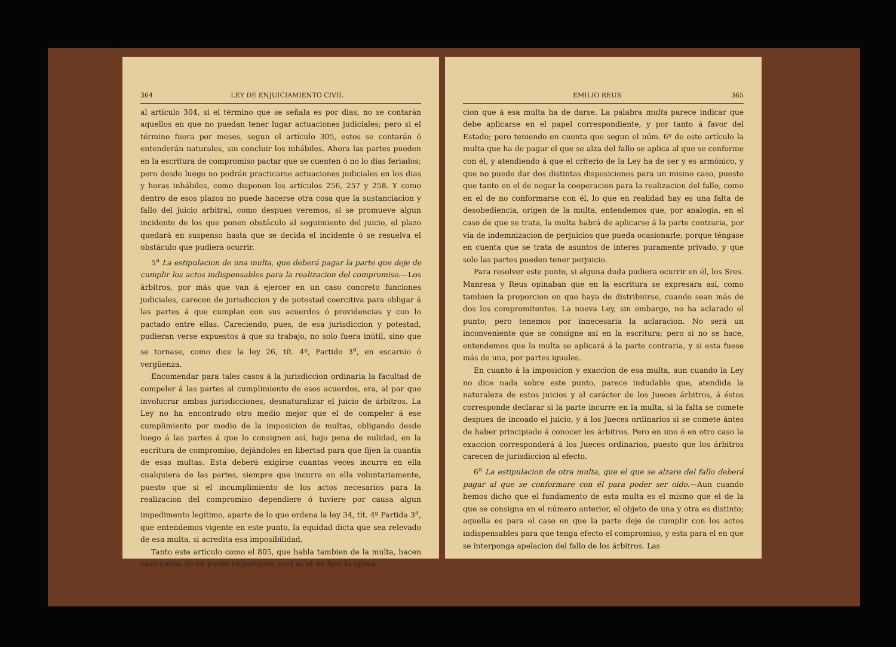364 LEY DE ENJUICIAMIENTO CIVIL
al artículo 304, si el término que se señala es por dias, no se contarán aquellos en que no puedan tener lugar actuaciones judiciales; pero si el término fuera por meses, segun el artículo 305, estos se contarán ó entenderán naturales, sin concluir los inhábiles. Ahora las partes pueden en la escritura de compromiso pactar que se cuenten ó no lo dias feriados; pero desde luego no podrán practicarse actuaciones judiciales en los dias y horas inhábiles, como disponen los artículos 256, 257 y 258. Y como dentro de esos plazos no puede hacerse otra cosa que la sustanciacion y fallo del juicio arbitral, como despues veremos, si se promueve algun incidente de los que ponen obstáculo al seguimiento del juicio, el plazo quedará en suspenso hasta que se decida el incidente ó se resuelva el obstáculo que pudiera ocurrir.
5<sup>a</sup> La estipulacion de una multa, que deberá pagar la parte que deje de cumplir los actos indispensables para la realizacion del compromiso.—Los árbitros, por más que van á ejercer en un caso concreto funciones judiciales, carecen de jurisdiccion y de potestad coercitiva para obligar á las partes á que cumplan con sus acuerdos ó providencias y con lo pactado entre ellas. Careciendo, pues, de esa jurisdiccion y potestad, pudieran verse expuestos á que su trabajo, no solo fuera inútil, sino que se tornase, como dice la ley 26, tít. 4º, Partido 3<sup>a</sup>, en escarnio ó vergüenza.
Encomendar para tales casos á la jurisdiccion ordinaria la facultad de compeler á las partes al cumplimiento de esos acuerdos, era, al par que involucrar ambas jurisdicciones, desnaturalizar el juicio de árbitros. La Ley no ha encontrado otro medio mejor que el de compeler á ese cumplimiento por medio de la imposicion de multas, obligando desde luego á las partes á que lo consignen así, bajo pena de nulidad, en la escritura de compromiso, dejándoles en libertad para que fijen la cuantía de esas multas. Esta deberá exigirse cuantas veces incurra en ella cualquiera de las partes, siempre que incurra en ella voluntariamente, puesto que si el incumplimiento de los actos necesarios para la realizacion del compromiso dependiere ó tuviere por causa algun impedimento legítimo, aparte de lo que ordena la ley 34, tít. 4º Partida 3<sup>a</sup>, que entendemos vigente en este punto, la equidad dicta que sea relevado de esa multa, si acredita esa imposibilidad.
Tanto este artículo como el 805, que habla tambien de la multa, hacen caso omiso de un punto importante, cual es el de fijar la aplica-
EMILIO REUS 365
cion que á esa multa ha de darse. La palabra multa parece indicar que debe aplicarse en el papel correspondiente, y por tanto á favor del Estado; pero teniendo en cuenta que segun el núm. 6º de este artículo la multa que ha de pagar el que se alza del fallo se aplica al que se conforme con él, y atendiendo á que el criterio de la Ley ha de ser y es armónico, y que no puede dar dos distintas disposiciones para un mismo caso, puesto que tanto en el de negar la cooperacion para la realizacion del fallo, como en el de no conformarse con él, lo que en realidad hay es una falta de desobediencia, orígen de la multa, entendemos que, por analogía, en el caso de que se trata, la multa habrá de aplicarse á la parte contraria, por vía de indemnizacion de perjuicios que pueda ocasionarle; porque téngase en cuenta que se trata de asuntos de interes puramente privado, y que solo las partes pueden tener perjuicio.
Para resolver este punto, si alguna duda pudiera ocurrir en él, los Sres. Manresa y Reus opinaban que en la escritura se expresara así, como tambien la proporcion en que haya de distribuirse, cuando sean más de dos los compromitentes. La nueva Ley, sin embargo, no ha aclarado el punto; pero tenemos por innecesaria la aclaracion. No será un inconveniente que se consigne así en la escritura; pero si no se hace, entendemos que la multa se aplicará á la parte contraria, y si esta fuese más de una, por partes iguales.
En cuanto á la imposicion y exaccion de esa multa, aun cuando la Ley no dice nada sobre este punto, parece indudable que, atendida la naturaleza de estos juicios y al carácter de los Jueces árbitros, á éstos corresponde declarar si la parte incurre en la multa, si la falta se comete despues de incoado el juicio, y á los Jueces ordinarios si se comete ántes de haber principiado á conocer los árbitros. Pero en uno ó en otro caso la exaccion corresponderá á los Jueces ordinarios, puesto que los árbitros carecen de jurisdiccion al efecto.
6<sup>a</sup> La estipulacion de otra multa, que el que se alzare del fallo deberá pagar al que se conformare con él para poder ser oido.—Aun cuando hemos dicho que el fundamento de esta multa es el mismo que el de la que se consigna en el número anterior, el objeto de una y otra es distinto; aquella es para el caso en que la parte deje de cumplir con los actos indispensables para que tenga efecto el compromiso, y esta para el en que se interponga apelacion del fallo de los árbitros. Las